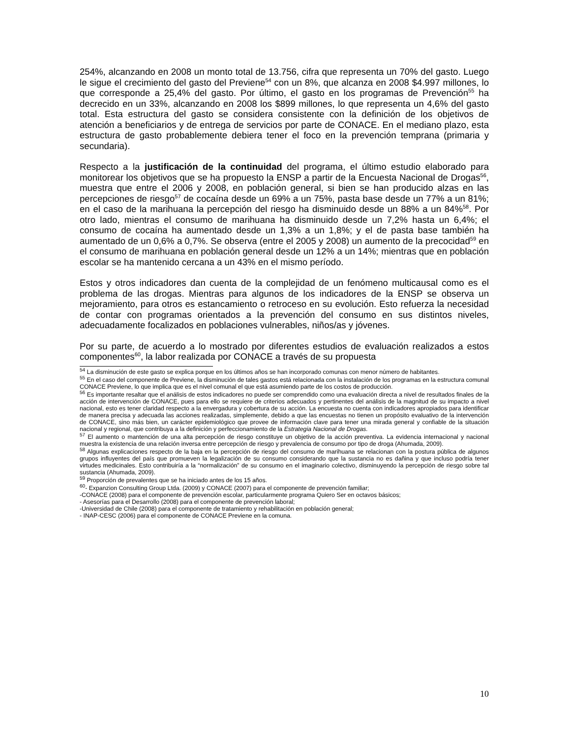254%, alcanzando en 2008 un monto total de 13.756, cifra que representa un 70% del gasto. Luego le sigue el crecimiento del gasto del Previene<sup>54</sup> con un 8%, que alcanza en 2008 $4.997 millones, lo que corresponde a 25,4% del gasto. Por último, el gasto en los programas de Prevención<sup>55</sup> ha decrecido en un 33%, alcanzando en 2008 los $899 millones, lo que representa un 4,6% del gasto total. Esta estructura del gasto se considera consistente con la definición de los objetivos de atención a beneficiarios y de entrega de servicios por parte de CONACE. En el mediano plazo, esta estructura de gasto probablemente debiera tener el foco en la prevención temprana (primaria y secundaria).
Respecto a la justificación de la continuidad del programa, el último estudio elaborado para monitorear los objetivos que se ha propuesto la ENSP a partir de la Encuesta Nacional de Drogas<sup>56</sup>, muestra que entre el 2006 y 2008, en población general, si bien se han producido alzas en las percepciones de riesgo<sup>57</sup> de cocaína desde un 69% a un 75%, pasta base desde un 77% a un 81%; en el caso de la marihuana la percepción del riesgo ha disminuido desde un 88% a un 84%<sup>58</sup>. Por otro lado, mientras el consumo de marihuana ha disminuido desde un 7,2% hasta un 6,4%; el consumo de cocaína ha aumentado desde un 1,3% a un 1,8%; y el de pasta base también ha aumentado de un 0,6% a 0,7%. Se observa (entre el 2005 y 2008) un aumento de la precocidad<sup>59</sup> en el consumo de marihuana en población general desde un 12% a un 14%; mientras que en población escolar se ha mantenido cercana a un 43% en el mismo período.
Estos y otros indicadores dan cuenta de la complejidad de un fenómeno multicausal como es el problema de las drogas. Mientras para algunos de los indicadores de la ENSP se observa un mejoramiento, para otros es estancamiento o retroceso en su evolución. Esto refuerza la necesidad de contar con programas orientados a la prevención del consumo en sus distintos niveles, adecuadamente focalizados en poblaciones vulnerables, niños/as y jóvenes.
Por su parte, de acuerdo a lo mostrado por diferentes estudios de evaluación realizados a estos componentes<sup>60</sup>, la labor realizada por CONACE a través de su propuesta
<sup>54</sup> La disminución de este gasto se explica porque en los últimos años se han incorporado comunas con menor número de habitantes.
<sup>55</sup> En el caso del componente de Previene, la disminución de tales gastos está relacionada con la instalación de los programas en la estructura comunal CONACE Previene, lo que implica que es el nivel comunal el que está asumiendo parte de los costos de producción.
<sup>56</sup> Es importante resaltar que el análisis de estos indicadores no puede ser comprendido como una evaluación directa a nivel de resultados finales de la acción de intervención de CONACE, pues para ello se requiere de criterios adecuados y pertinentes del análisis de la magnitud de su impacto a nivel nacional, esto es tener claridad respecto a la envergadura y cobertura de su acción. La encuesta no cuenta con indicadores apropiados para identificar de manera precisa y adecuada las acciones realizadas, simplemente, debido a que las encuestas no tienen un propósito evaluativo de la intervención de CONACE, sino más bien, un carácter epidemiológico que provee de información clave para tener una mirada general y confiable de la situación nacional y regional, que contribuya a la definición y perfeccionamiento de la Estrategia Nacional de Drogas.
<sup>57</sup> El aumento o mantención de una alta percepción de riesgo constituye un objetivo de la acción preventiva. La evidencia internacional y nacional muestra la existencia de una relación inversa entre percepción de riesgo y prevalencia de consumo por tipo de droga (Ahumada, 2009).
<sup>58</sup> Algunas explicaciones respecto de la baja en la percepción de riesgo del consumo de marihuana se relacionan con la postura pública de algunos grupos influyentes del país que promueven la legalización de su consumo considerando que la sustancia no es dañina y que incluso podría tener virtudes medicinales. Esto contribuiría a la “normalización” de su consumo en el imaginario colectivo, disminuyendo la percepción de riesgo sobre tal sustancia (Ahumada, 2009).
<sup>59</sup> Proporción de prevalentes que se ha iniciado antes de los 15 años.
<sup>60</sup>- Expanzion Consulting Group Ltda. (2009) y CONACE (2007) para el componente de prevención familiar;
-CONACE (2008) para el componente de prevención escolar, particularmente programa Quiero Ser en octavos básicos;
- Asesorías para el Desarrollo (2008) para el componente de prevención laboral;
-Universidad de Chile (2008) para el componente de tratamiento y rehabilitación en población general;
- INAP-CESC (2006) para el componente de CONACE Previene en la comuna.
10